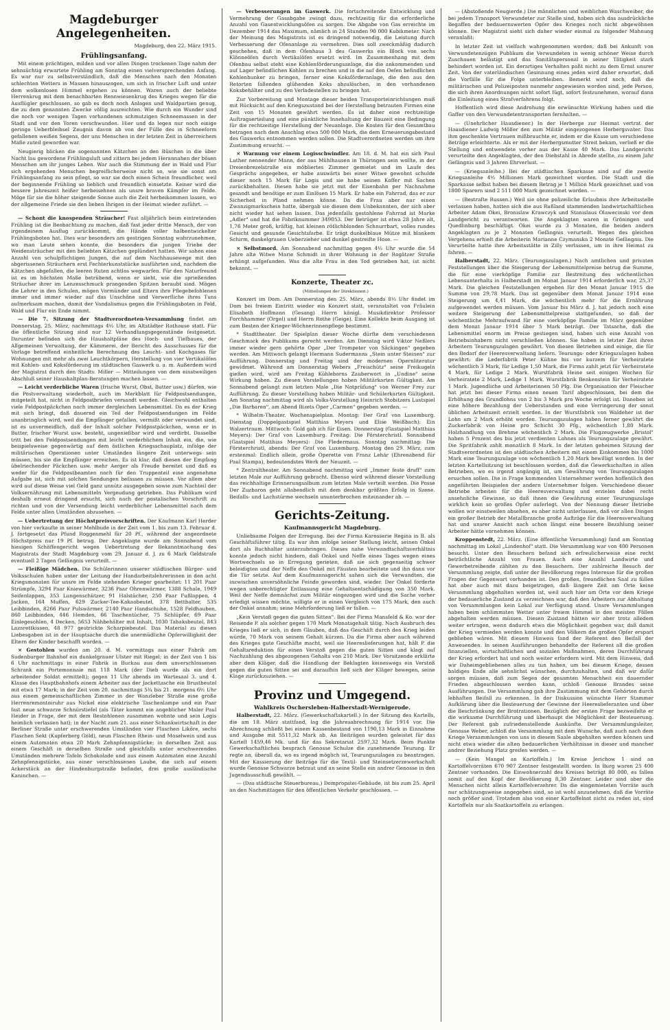Magdeburger Angelegenheiten.
Magdeburg, den 22. März 1915.
Frühlingsanfang.
Mit einem prächtigen, milden und vor allen Dingen trockenen Tage nahm der sehnsüchtig erwartete Frühling am Sonntag einen vielversprechenden Anfang. Es war nur zu selbstverständlich, daß die Menschen nach den Monaten schlechten Wetters in Massen hinauszogen, um sich in frischer Luft und unter dem wolkenlosen Himmel ergehen zu können. Waren auch der beliebte Herrenkrug mit dem benachbarten Rennwiesenkrug des Krieges wegen für die Ausflügler geschlossen, so gab es doch noch Anlagen und Waldpartien genug, die zu dem genannten Zwecke völlig ausreichten. Wie durch ein Wunder sind die noch vor wenigen Tagen vorhandenen schmutzigen Schneemassen in der Stadt und vor den Toren verschwunden. Hier und da legen nur noch einige geringe Ueberbleibsel Zeugnis davon ab von der Fülle des in Schneeform gefallenen weißen Segens, der uns Menschen in der letzten Zeit in überreichem Maße zuteil geworden war.
Neugierig blicken die sogenannten Kätzchen an den Büschen in die über Nacht lau gewordene Frühlingsluft und zittern bei jedem Herannahen der bösen Menschen um ihr junges Leben. War auch die Stimmung der in Wald und Flur sich ergehenden Menschen begreiflicherweise nicht so, wie sie sonst am Frühlingsanfang zu sein pflegt, so war sie doch einen Schein freundlicher, weil der beginnende Frühling so lieblich und freundlich einsetzte. Keiner wird die bessere Jahreszeit heißer herbeisehnen als unsre braven Kämpfer im Felde. Möge für sie die höher steigende Sonne auch die Zeit herbeikommen lassen, wo der allgemeine Friede sie den lieben Ihrigen in der Heimat wieder zuführt. —
— Schont die knospenden Sträucher! Fast alljährlich beim eintretenden Frühling ist die Beobachtung zu machen, daß fast jeder dritte Mensch, der von irgendeinem Ausflug zurückkommt, die Hände voller halbentwickelter Frühlingsboten hat. Dies war besonders am gestrigen Sonntag wahrzunehmen, wo man Leute sehen konnte, die besonders die jungen Triebe der Weidensträucher mit den beliebten Kätzchen geplündert hatten. Wir sahen eine Anzahl von schulpflichtigen Jungen, die auf dem Nachhausewege mit den abgerissenen Sträuchern erst Fechterkunststücke ausführten und, nachdem die Kätzchen abgefallen, die leeren Ruten achtlos wegwarfen. Für den Naturfreund ist es im höchsten Maße betrübend, wenn er sieht, wie die sprießenden Sträucher ihrer im Lenzesschmuck prangenden Spitzen beraubt sind. Mögen die Lehrer in den Schulen, mögen Vormünder und Eltern ihre Pflegebefohlenen immer und immer wieder auf das Unschöne und Verwerfliche ihres Tuns aufmerksam machen, damit der Vandalismus gegen die Frühlingsboten in Feld, Wald und Flur ein Ende nimmt.
— Die 7. Sitzung der Stadtverordneten-Versammlung findet am Donnerstag, 25. März, nachmittags 4½ Uhr, im Altstädter Rathause statt. Für die öffentliche Sitzung sind nur 12 Verhandlungsgegenstände festgesetzt. Darunter befinden sich die Haushaltpläne des Hoch- und Tiefbaues, der Allgemeinen Verwaltung, der Kämmerei, der Bericht des Ausschusses für die Vorlage betreffend einheitliche Berechnung des Leucht- und Kochgases für Wohnungen mit mehr als zwei Leuchtkörpern, Herstellung von vier Vertikalöfen mit Kohlen- und Koksförderung im städtischen Gaswerk u. a. m. Außerdem wird der Magistrat durch den Stadtv. Miller — Mitteilungen von dem einstweiligen Abschluß seiner Haushaltplan-Beratungen machen lassen. —
— Leicht verderbliche Waren (frische Wurst, Obst, Butter usw.) dürfen, wie die Postverwaltung wiederholt, auch im Merkblatt für Feldpostsendungen, mitgeteilt hat, nicht in Feldpostbriefen versandt werden. Gleichwohl enthalten viele Feldpostpäckchen noch immer dergleichen Lebensmittel. Da es der Krieg mit sich bringt, daß dauernd ein Teil der Feldpostsendungen im Felde unanbringlich wird, weil die Empfänger gefallen, vermißt oder verwundet sind, ist es unvermeidlich, daß der Inhalt solcher Feldpostpäckchen, wenn er in Butter, frischer Wurst usw. besteht, ungenießbar wird und verdirbt. Dasselbe tritt bei den Feldpostsendungen mit leicht verderblichem Inhalt ein, die, wie beispielsweise gegenwärtig auf dem östlichen Kriegsschauplatz, infolge der militärischen Operationen unter Umständen längere Zeit unterwegs sein müssen, bis sie die Empfänger erreichen. Es ist klar, daß diesen der Empfang übelriechender Päckchen usw. mehr Aerger als Freude bereitet und daß es weder für die Feldpostbeamten noch für den Truppenteil eine angenehme Aufgabe ist, sich mit solchen Sendungen befassen zu müssen. Vor allem aber wird auf diese Weise viel Geld ganz unnütz ausgegeben sowie zum Nachteil der Volksernährung mit Lebensmitteln Vergeudung getrieben. Das Publikum wird deshalb erneut dringend ersucht, sich nach der postalischen Vorschrift zu richten und von der Versendung leicht verderblicher Lebensmittel nach dem Felde unter allen Umständen abzusehen. —
— Uebertretung der Höchstpreisvorschriften. Der Kaufmann Karl Herder von hier verkaufte in seiner Mehlbude in der Zeit vom 1. bis zum 13. Februar d. J. fortgesetzt das Pfund Roggenmehl für 20 Pf., während der angeordnete Höchstpreis nur 19 Pf. betrug. Der Angeklagte wurde am Sonnabend vom hiesigen Schöffengericht wegen Uebertretung der Bekanntmachung des Magistrats der Stadt Magdeburg vom 29. Januar d. J. zu 6 Mark Geldstrafe eventuell 2 Tagen Gefängnis verurteilt. —
— Fleißige Mädchen. Die Schülerinnen unserer städtischen Bürger- und Volksschulen haben unter der Leitung der Handarbeitslehrerinnen in den acht Kriegsmonaten für unsre im Felde stehenden Krieger gearbeitet: 11 201 Paar Strümpfe, 3294 Paar Kniewärmer, 3236 Paar Ohrenwärmer, 1388 Schale, 1949 Seifenlappen, 353 Lungenschützer, 91 Halstücher, 250 Paar Fußlappen, 4 Jacken, 164 Muffen, 629 Zucker-Tee-Kakaobeutel, 378 Bettbalter, 535 Leibbinden, 8266 Paar Pulswärmer, 2140 Paar Handschuhe, 1528 Feldhauben, 860 Leibbinden, 446 Hemden, 66 Taschentücher, 75 Schlüpfer, 69 Paar Einlegesohlen, 4 Decken, 5653 Nähbehälter mit Inhalt, 1030 Tabaksbeutel, 843 Lazarettkissen, 48 977 gestrickte Scharpiebeutel. Das Material zu diesen Liebesgaben ist in der Hauptsache durch die unermüdliche Opferwilligkeit der Eltern der Kinder beschafft worden. —
× Gestohlen wurden am 20. d. M. vormittags aus einer Fabrik am Sudenburger Bahnhof ein dunkelgrauer Ulster mit Riegel; in der Zeit von 1 bis 6 Uhr nachmittags in einer Fabrik in Buckau aus dem unverschlossenen Schrank ein Portemonnaie mit 118 Mark (der Dieb wurde als ein dort arbeitender Soldat ermittelt); gegen 11 Uhr abends im Wartesaal 3. und 4. Klasse des Hauptbahnhofs einem Arbeiter aus der Jackettasche ein Brustbeutel mit etwa 17 Mark; in der Zeit vom 20. nachmittags 5¾ bis 21. morgens 6½ Uhr aus einem gemeinschaftlichen Zimmer in der Wanzleber Straße eine große Herrenremontoiruhr aus Nickel eine elektrische Taschenlampe und ein Paar fast neue schwarze Schnürstiefel (als Täter kommt ein angeblicher Maler Paul Heider in Frage, der mit dem Bestohlenen zusammen wohnte und sein Logis heimlich verlassen hat); in der Nacht zum 21. aus einer Schankwirtschaft in der Berliner Straße unter erschwerenden Umständen vier Flaschen Liköre, sechs Flaschen Sekt (Kupferberg Gold), neun Flaschen Rhein- und Moselwein und aus einem Automaten etwa 20 Mark Zehnpfennigstücke; in derselben Zeit aus einem Geschäft in derselben Straße und gleichfalls unter erschwerenden Umständen mehrere Tafeln Schokolade und aus einem Automaten eine Anzahl Zehnpfennigstücke, aus einer verschlossenen Laube, die sich auf einem Ackerstück an der Hindenburgstraße befindet, drei große ausländische Kaninchen. —
— Verbesserungen im Gaswerk. Die fortschreitende Entwicklung und Vermehrung der Gasabgabe zwingt dazu, rechtzeitig für die erforderliche Anzahl von Gasentwicklungsöfen zu sorgen. Die Abgabe von Gas erreichte im Dezember 1914 das Maximum, nämlich in 24 Stunden 90 000 Kubikmeter. Nach der Meinung des Magistrats ist es dringend notwendig, die Leistung durch Verbesserung der Ofenanlage zu vermehren. Dies soll zweckmäßig dadurch geschehen, daß in dem Ofenhaus 3 des Gaswerks ein Block von sechs Klönneöfen durch Vertikalöfen ersetzt wird. Im Zusammenhang mit dem Ofenbau selbst steht eine Kohlenförderungsanlage, die die ankommenden und auf Lager befindlichen Kohlen zu brechen und in die auf den Oefen befindlichen Kohlenbunker zu bringen, ferner eine Koksförderanlage, die den aus den Retorten fallenden glühenden Koks abzulöschen, in den vorhandenen Koksbehälter und zu den Verladestellen zu bringen hat.
Zur Vorbereitung und Montage dieser beiden Transporteinrichtungen muß mit Rücksicht auf den Kriegszustand bei der Herstellung betrauten Firmen eine Zeit von 15 Monaten gewährt werden. Es ist daher eine rechtzeitige Auftragserteilung und eine pünktliche Innehaltung der Bauzeit eine Bedingung für die rechtzeitige Herstellung der Neuanlage. Die Kosten für den Gesamtbau betragen nach dem Anschlag etwa 500 000 Mark, die dem Erneuerungsbestand des Gaswerks entnommen werden sollen. Die Stadtverordneten werden um ihre Zustimmung ersucht. —
× Warnung vor einem Logisschwindler. Am 18. d. M. hat ein sich Paul Luther nennender Mann, der aus Mühlhausen in Thüringen sein wollte, in der Dreienbrezelstraße ein möbliertes Zimmer gemietet und im Laufe des Gesprächs angegeben, er habe auswärts bei einer Witwe gewohnt schulde dieser noch 15 Mark für Logis und sie habe seinen Koffer mit Sachen zurückbehalten. Diesen habe sie jetzt mit der Eisenbahn per Nachnahme gesandt und benötige er zum Einlösen 15 Mark. Er habe ein Fahrrad, das er zur Sicherheit in Pfand nehmen könne. Da die Frau aber nur einen Zwanzigmarkschein hatte, übergab sie diesen dem Unbekannten, der sich aber nicht wieder hat sehen lassen. Das jedenfalls gestohlene Fahrrad ist Marke „Adler" und hat die Fabriknummer 349053. Der Betrüger ist etwa 28 Jahre alt, 1,76 Meter groß, kräftig, hat kleinen rötlichblonden Schnurrbart, volles rundes Gesicht und gesunde Gesichtsfarbe. Er trägt dunkelblaue Mütze mit blankem Schirm, dunkelgrauen Ueberzieher und dunkel gestreifte Hose. —
× Selbstmord. Am Sonnabend nachmittag gegen 4½ Uhr wurde die 54 Jahre alte Witwe Marie Schmidt in ihrer Wohnung in der Rogätzer Straße erhängt aufgefunden. Was die alte Frau in den Tod getrieben hat, ist nicht bekannt. —
Konzerte, Theater zc.
(Mitteilungen der Direktionen.)
Konzert im Dom. Am Donnerstag den 25. März, abends 8½ Uhr findet im Dom bei freiem Eintritt wieder ein Konzert statt, veranstaltet von Fräulein Elisabeth Hoffmann (Gesang) Herrn königl. Musikdirektor Professor Forchhammer (Orgel) und Herrn Rothe (Geige). Eine Kollekte beim Ausgang ist zum Besten der Krieger-Wöchnerinnenpflege bestimmt.
* Stadttheater. Der Spielplan dieser Woche dürfte dem verschiedenen Geschmack des Publikums gerecht werden. Am Dienstag wird Viktor Neßlers immer wieder gern gehörte Oper „Der Trompeter von Säckingen" gegeben werden. Am Mittwoch gelangt Hermann Sudermanns „Stein unter Steinen" zur Aufführung. Donnerstag und Freitag sind der modernen Opernliteratur gewidmet. Während am Donnerstag Webers „Freischütz" seine Freikugeln gießen wird, wird am Freitag Kühleborns Zauberwort in „Undine" seine Wirkung haben. Zu diesen Vorstellungen haben Militärkarten Gültigkeit. Am Sonnabend gelangt zum letzten Male „Die Notprüfung" von Werner Frey zur Aufführung. Zu dieser Vorstellung haben Militär- und Schülerkarten Gültigkeit. Am Sonntag nachmittag wird als Volks-Vorstellung Heinrich Stobitzers Lustspiel „Die Barbaren", am Abend Bizets Oper „Carmen" gegeben werden. —
* Wilhelm-Theater. Wochenspielplan. Montag: Der Graf von Luxemburg. Dienstag (Doppelgastspiel Matthias Meyers und Elise Weißbach): Ein Walzertraum. Mittwoch: Gold gab ich für Eisen. Donnerstag (Gastspiel Matthias Meyers): Der Graf von Luxemburg. Freitag: Die Försterchristl. Sonnabend (Gastspiel Matthias Meyers): Die Fledermaus. Sonntag nachmittag: Die Försterchristl, abends: Der Graf von Luxemburg. Montag den 29. März, zum erstenmal: Endlich allein, große Operette von Franz Lehár (Ehrenabend für Paul Stampa), bedeutendstes Werk der Neuzeit. —
* Zentraltheater. Am Sonnabend nachmittag wird „Immer feste druff" zum letzten Male zur Aufführung gebracht. Ebenso wird während dieser Vorstellung das reichhaltige Erinnerungsalbum zum letzten Male verteilt werden. Die Posse Der Zuzbaron geht allabendlich mit dem denkbar größten Erfolg in Szene. Beifalls- und Lachstürme wechseln ununterbrochen miteinander ab. —
Gerichts-Zeitung.
Kaufmannsgericht Magdeburg.
Unliebsame Folgen der Erregung. Bei der Firma Karosserie Regina in B. als Geschäftsführer tätig. Es war ihm infolge seiner Stellung leicht, seinen Onkel dort als Buchhalter unterzubringen. Dieses nahe Verwandtschaftsverhältnis konnte jedoch nicht hindern, daß Onkel und Neffe eines Tages wegen eines Wortwechsels so in Erregung gerieten, daß sie sich gegenseitig schwer beleidigten und der Neffe den Onkel mit Fäusten bearbeitete und ihn dann vor die Tür setzte. Auf dem Kaufmannsgericht sahen sich die Verwandten, die inzwischen unversöhnliche Feinde geworden sind, wieder. Der Onkel forderte wegen unberechtigter Entlassung eine Gehaltsentschädigung von 350 Mark. Weil der Neffe demnächst zum Militär eingezogen wird und die Sache vorher erledigt wissen möchte, willigte er in einen Vergleich von 175 Mark, den auch der Onkel annahm; seine Mehrforderung ließ er fallen. —
„Kein Verstoß gegen die guten Sitten". Bei der Firma Mansfeld & Ko. war der Reisende P. als solcher gegen 170 Mark Monatsgehalt tätig. Nach Ausbruch des Krieges ließ er sich, in dem Glauben, daß das Geschäft durch den Krieg leiden würde, 70 Mark von seinem Gehalt kürzen. Da die Firma aber auch während des Krieges gute Geschäfte macht, weil sie Heereslieferungen hat, hält P. die Gehaltsreduktion für einen Verstoß gegen die guten Sitten und klagt auf Nachzahlung des abgezogenen Gehalts von 210 Mark. Der Vorsitzende erklärte aber dem Kläger, daß die Handlung der Beklagten keineswegs ein Verstoß gegen die guten Sitten sei und daraufhin ließ sich der Kläger bewegen, seine Klage zurückzuziehen. —
Provinz und Umgegend.
Wahlkreis Oschersleben-Halberstadt-Wernigerode.
Halberstadt, 22. März. (Gewerkschaftskartell.) In der Sitzung des Kartells, die am 18. März stattfand, lag die Jahresabrechnung für 1914 vor. Die Abrechnung schließt bei einem Kassenbestand von 1190,13 Mark in Einnahme und Ausgabe mit 5511,32 Mark ab. An Beiträgen wurden geleistet für das Kartell 1459,46 Mk. und für das Sekretariat 2597,32 Mark. Beim Punkte Gewerkschaftliches besprach Genosse Schulze die zunehmende Teurung. Er regte an, überall da, wo es irgend möglich ist, Teurungszulagen zu beantragen. Mit der Kassierung der Beiträge für die Textil- und Steinsetzerzewerkschaft wurde Genosse Schwarze betraut und an seine Stelle ein andrer Genosse in den Jugendausschuß gewählt. —
— (Das städtische Steuerbureau,) Dompropstei-Gebäude, ist bis zum 25. April an den Nachmittagen für den öffentlichen Verkehr geschlossen. —
— (Abstoßende Neugierde.) Die männlichen und weiblichen Waschweiber, die bei jedem Transport Verwundeter zur Stelle sind, haben sich das ausdrückliche Begaffen der bedauernswerten Opfer des Krieges noch nicht abgewöhnen können. Der Magistrat sieht sich daher wieder einmal zu folgender Mahnung veranlaßt:
In letzter Zeit ist vielfach wahrgenommen worden, daß bei Ankunft von Verwundetenzügen Publikum die Verwundeten in wenig schöner Weise durch Zuschauen belästigt und das Sanitätspersonal in seiner Tätigkeit stark behindert worden ist. Ein derartiges Verhalten paßt nicht zu dem Ernst unsrer Zeit. Von der vaterländischen Gesinnung eines jeden wird daher erwartet, daß die Vorfälle für die Folge unterbleiben. Bemerkt wird noch, daß die militärischen und Polizeiposten nunmehr angewiesen worden sind, jede Person, die sich ihren Anordnungen nicht sofort fügt, sofort festzunehmen, worauf dann die Einleitung eines Strafverfahrens folgt.
Hoffentlich wird diese Androhung die erwünschte Wirkung haben und die Gaffer von den Verwundetentransporten fernhalten. —
— (Unehrlicher Hausdiener.) In der Herberge zur Heimat vertrat der Hausdiener Ludwig Möller den zum Militär eingezogenen Herbergsvater. Das ihm geschenkte Vertrauen mißbrauchte er, indem er die Kasse um verschiedene Beträge erleichterte. Als er mit der Herbergsmutter Streit bekam, verließ er die Stellung und entwendete vorher aus der Kasse 40 Mark. Das Landgericht verurteilte den Angeklagten, der den Diebstahl in Abrede stellte, zu einem Jahr Gefängnis und 3 Jahren Ehrverlust. —
— (Kriegsanleihe.) Bei der städtischen Sparkasse sind auf die zweite Kriegsanleihe 4½ Millionen Mark gezeichnet worden. Die Stadt und die Sparkasse selbst haben bei diesem Betrag je 1 Million Mark gezeichnet und von 1800 Sparern sind 2 511 000 Mark gezeichnet worden. —
— (Bestrafte Russen.) Weil sie ohne polizeiliche Erlaubnis ihre Arbeitsstelle verlassen haben, hatten sich die aus Rußland stammenden landwirtschaftlichen Arbeiter Adam Okei, Bronislaw Krawczyk und Stanislaus Olawecinski vor dem Landgericht zu verantworten. Die Angeklagten waren in Gröningen und Quedlinburg beschäftigt. Okei wurde zu 3 Monaten, die beiden andern Angeklagten zu je 2 Monaten Gefängnis verurteilt. Wegen des gleichen Vergehens erhielt die Arbeiterin Marianne Czymanska 2 Monate Gefängnis. Die Verurteilte hatte ihre Arbeitsstätte in Zilly verlassen, um in ihre Heimat zu fahren. —
Halberstadt, 22. März. (Teurungszulagen.) Nach amtlichen und privaten Feststellungen über die Steigerung der Lebensmittelpreise betrug die Summe, die für eine vierköpfige Familie zur Bestreitung des wöchentlichen Lebensunterhalts in Halberstadt im Monat Januar 1914 erforderlich war, 25,37 Mark. Die gleichen Feststellungen ergeben für den Monat Januar 1915 die Summe von 29,78 Mark. Das ist gegenüber dem Monat Januar 1914 eine Steigerung um 4,41 Mark, die wöchentlich mehr für die Ernährung aufgewendet werden müssen. Vom Januar bis März d. J. hat jedoch noch eine weitere Steigerung der Lebensmittelpreise stattgefunden, so daß der wöchentliche Mehraufwand für eine vierköpfige Familie im März gegenüber dem Monat Januar 1914 über 5 Mark beträgt. Der Tatsache, daß die Lebensmittel enorm im Preise gestiegen sind, haben sich eine Anzahl von Betriebsinhabern nicht verschließen können. Sie haben in letzter Zeit ihren Arbeitern Teurungszulagen gewährt. Von diesen Betrieben sind einige, die für den Bedarf der Heeresverwaltung liefern. Teurungs- oder Kriegszulagen haben gewährt: die Lederfabrik Peter Kühne bis vor kurzem für Verheiratete wöchentlich 3 Mark, für Ledige 1,50 Mark, die Firma zahlt jetzt für Verheiratete 4 Mark, für Ledige 2 Mark. Wurstfabrik Heine seit einigen Wochen für Verheiratete 2 Mark, Ledige 1 Mark. Wurstfabrik Benkenstein für Verheiratete 1 Mark. Jugendliche und Arbeiterinnen 50 Pfg. Die Organisation der Fleischer hat jetzt bei dieser Firma einen neuen Tarif abgeschlossen, bei dem die Erhöhung des Grundlohns von 2 bis 3 Mark pro Woche erfolgt ist. Daneben ist eine höhere Bezahlung der Ueberstunden und eine Verringerung der sonst üblichen Arbeitszeit erzielt worden. In der Wurstfabrik von Waldeher ist der Lohn um 2 Mark erhöht worden. Teurungszulagen haben ferner gewährt die Zuckerfabrik von Heine pro Schicht 30 Pfg., wöchentlich 1,80 Mark. Holzhandlung von Brehme wöchentlich 2 Mark. Die Flugzeugwerke „Bristol" haben 5 Prozent des bis jetzt verdienten Lohnes als Teurungszulage gewährt. Die Spritfabrik zahlt monatlich 8 Mark. In der letzten geheimen Sitzung der Stadtverordneten ist den städtischen Arbeitern mit einem Einkommen bis 1000 Mark eine Teurungszulage von wöchentlich 1,20 Mark bewilligt worden. In der letzten Kartellsitzung ist beschlossen worden, daß die Gewerkschaften in allen Betrieben, wo es irgend angängig ist, um Gewährung von Teurungszulagen ersuchen sollen. Die in Frage kommenden Unternehmer werden hoffentlich den angeführten Beispielen der andern Unternehmer folgen. Verschiedene dieser Betriebe arbeiten für die Heeresverwaltung und erzielen dabei recht ansehnliche Gewinne, so daß ihnen die Gewährung einer Teurungszulage wirklich kein so großes Opfer auferlegt. Von der Nennung dieser Betriebe wollen wir einstweilen absehen, es aber nicht unterlassen, daß vor allen Dingen ein großer Betrieb der Metallbranche große Aufträge für die Heeresverwaltung hat und unsrer Ansicht nach schon längst eine bessere Bezahlung seiner Arbeiter hätte vornehmen können.
Kroppenstedt, 22. März. (Eine öffentliche Versammlung) fand am Sonntag nachmittag im Lokal „Lindenhof" statt. Die Versammlung war von 400 Personen besucht. Unter den Besuchern befand sich erfreulicherweise eine recht beträchtliche Anzahl von Frauen. Auch eine Anzahl Landwirte und Gewerbetreibende zählten zu den Besuchern. Der zahlreiche Besuch der Versammlung zeigte, daß unter der Bevölkerung reges Interesse für die großen Fragen der Gegenwart vorhanden ist. Den großen, freundlichen Saal zu füllen hat aber auch mit dazu beigetragen, daß längere Zeit am Orte keine Versammlung abgehalten worden ist, weil auch hier am Orte vor dem Kriege der bedauerliche Zustand zu verzeichnen war, daß den Arbeitern zur Abhaltung von Versammlungen kein Lokal zur Verfügung stand. Unsre Versammlungen haben beim schlimmsten Wetter unter freiem Himmel in den meisten Fällen abgehalten werden müssen. Diesen Zustand hätten wir aber trotz alledem weiter ertragen, wenn dadurch etwa die Möglichkeit gegeben war, daß damit der Krieg vermieden werden konnte und den Völkern die großen Opfer erspart geblieben wären. Mit diesem Hinweis fand der Referent den Beifall der Anwesenden. In seinen Ausführungen behandelte der Referent all die großen finanziellen, wirtschaftlichen und sozialen Maßnahmen, deren Durchführung der Krieg erfordert hat und noch weiter erfordern wird. Mit dem Hinweis, daß wir Daheimgebliebenen alles zu tun haben, um bei diesem Kriege, dessen baldiges Ende alle sehnlichst wünschen, durchzuhalten, und daß wir dafür sorgen müssen, daß zum Segen der gesamten Menschheit ein dauernder Frieden abgeschlossen werden kann, schloß Genosse Brandes seine Ausführungen. Die Versammlung gab ihre Zustimmung mit dem Gehörten durch lebhaften Beifall zu erkennen. In der Diskussion wünschte Herr Stammer Aufklärung über die Besteuerung der Gewinne der Heereslieferanten und über die Beschränkung der Brotrationen. Bezüglich der ersten Frage bezweifelte er die wirksame Durchführung und überhaupt die Möglichkeit der Besteuerung. Der Referent gab zufriedenstellende Auskünfte. Der Versammlungsleiter, Genosse Weber, schloß die Versammlung mit dem Wunsche, daß auch nach dem Kriege Versammlungen von uns in diesem Saale abgehalten werden können und nicht etwa wieder die alten bedauerlichen Verhältnisse in dieser und mancher andrer Beziehung Platz greifen werden. —
— (Kein Mangel an Kartoffeln.) Im Kreise Jerichow 1 sind an Kartoffelvorräten 670 907 Zentner festgestellt worden. In Burg waren 25 400 Zentner vorhanden. Die Einwohnerzahl des Kreises beträgt 80 000, es fallen somit auf den Kopf der Bevölkerung 8,30 Zentner. Leider sind aber die Menschen nicht allein Kartoffelverzehrer. Da die eingemieteten Vorräte auch nur schätzungsweise angegeben sind, so ist wohl anzunehmen, daß die Vorräte noch größer sind. Trotzdem also von einer Kartoffelnot nicht zu reden ist, sind Kartoffeln nur als Saatkartoffeln zu erlangen.